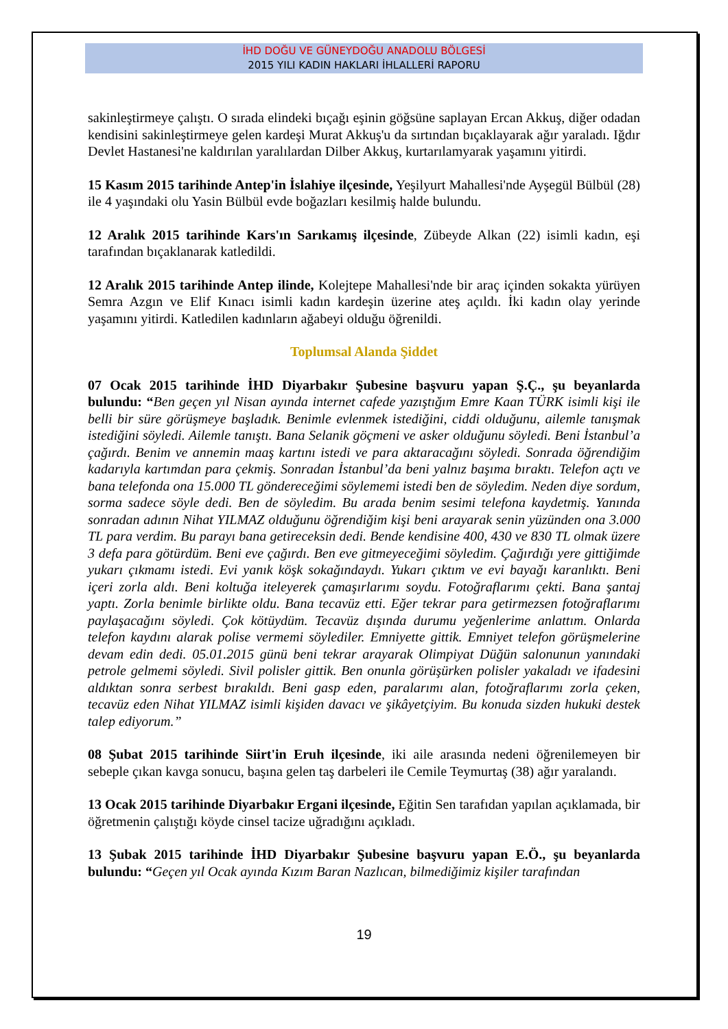İHD DOĞU VE GÜNEYDOĞU ANADOLU BÖLGESİ
2015 YILI KADIN HAKLARI İHLALLERİ RAPORU
sakinleştirmeye çalıştı. O sırada elindeki bıçağı eşinin göğsüne saplayan Ercan Akkuş, diğer odadan kendisini sakinleştirmeye gelen kardeşi Murat Akkuş'u da sırtından bıçaklayarak ağır yaraladı. Iğdır Devlet Hastanesi'ne kaldırılan yaralılardan Dilber Akkuş, kurtarılamyarak yaşamını yitirdi.
15 Kasım 2015 tarihinde Antep'in İslahiye ilçesinde, Yeşilyurt Mahallesi'nde Ayşegül Bülbül (28) ile 4 yaşındaki olu Yasin Bülbül evde boğazları kesilmiş halde bulundu.
12 Aralık 2015 tarihinde Kars'ın Sarıkamış ilçesinde, Zübeyde Alkan (22) isimli kadın, eşi tarafından bıçaklanarak katledildi.
12 Aralık 2015 tarihinde Antep ilinde, Kolejtepe Mahallesi'nde bir araç içinden sokakta yürüyen Semra Azgın ve Elif Kınacı isimli kadın kardeşin üzerine ateş açıldı. İki kadın olay yerinde yaşamını yitirdi. Katledilen kadınların ağabeyi olduğu öğrenildi.
Toplumsal Alanda Şiddet
07 Ocak 2015 tarihinde İHD Diyarbakır Şubesine başvuru yapan Ş.Ç., şu beyanlarda bulundu: “Ben geçen yıl Nisan ayında internet cafede yazıştığım Emre Kaan TÜRK isimli kişi ile belli bir süre görüşmeye başladık. Benimle evlenmek istediğini, ciddi olduğunu, ailemle tanışmak istediğini söyledi. Ailemle tanıştı. Bana Selanik göçmeni ve asker olduğunu söyledi. Beni İstanbul’a çağırdı. Benim ve annemin maaş kartını istedi ve para aktaracağını söyledi. Sonrada öğrendiğim kadarıyla kartımdan para çekmiş. Sonradan İstanbul’da beni yalnız başıma bıraktı. Telefon açtı ve bana telefonda ona 15.000 TL göndereceğimi söylememi istedi ben de söyledim. Neden diye sordum, sorma sadece söyle dedi. Ben de söyledim. Bu arada benim sesimi telefona kaydetmiş. Yanında sonradan adının Nihat YILMAZ olduğunu öğrendiğim kişi beni arayarak senin yüzünden ona 3.000 TL para verdim. Bu parayı bana getireceksin dedi. Bende kendisine 400, 430 ve 830 TL olmak üzere 3 defa para götürdüm. Beni eve çağırdı. Ben eve gitmeyeceğimi söyledim. Çağırdığı yere gittiğimde yukarı çıkmamı istedi. Evi yanık köşk sokağındaydı. Yukarı çıktım ve evi bayağı karanlıktı. Beni içeri zorla aldı. Beni koltuğa iteleyerek çamaşırlarımı soydu. Fotoğraflarımı çekti. Bana şantaj yaptı. Zorla benimle birlikte oldu. Bana tecavüz etti. Eğer tekrar para getirmezsen fotoğraflarımı paylaşacağını söyledi. Çok kötüydüm. Tecavüz dışında durumu yeğenlerime anlattım. Onlarda telefon kaydını alarak polise vermemi söylediler. Emniyette gittik. Emniyet telefon görüşmelerine devam edin dedi. 05.01.2015 günü beni tekrar arayarak Olimpiyat Düğün salonunun yanındaki petrole gelmemi söyledi. Sivil polisler gittik. Ben onunla görüşürken polisler yakaladı ve ifadesini aldıktan sonra serbest bırakıldı. Beni gasp eden, paralarımı alan, fotoğraflarımı zorla çeken, tecavüz eden Nihat YILMAZ isimli kişiden davacı ve şikâyetçiyim. Bu konuda sizden hukuki destek talep ediyorum.”
08 Şubat 2015 tarihinde Siirt'in Eruh ilçesinde, iki aile arasında nedeni öğrenilemeyen bir sebeple çıkan kavga sonucu, başına gelen taş darbeleri ile Cemile Teymurtaş (38) ağır yaralandı.
13 Ocak 2015 tarihinde Diyarbakır Ergani ilçesinde, Eğitin Sen tarafıdan yapılan açıklamada, bir öğretmenin çalıştığı köyde cinsel tacize uğradığını açıkladı.
13 Şubak 2015 tarihinde İHD Diyarbakır Şubesine başvuru yapan E.Ö., şu beyanlarda bulundu: “Geçen yıl Ocak ayında Kızım Baran Nazlıcan, bilmediğimiz kişiler tarafından
19